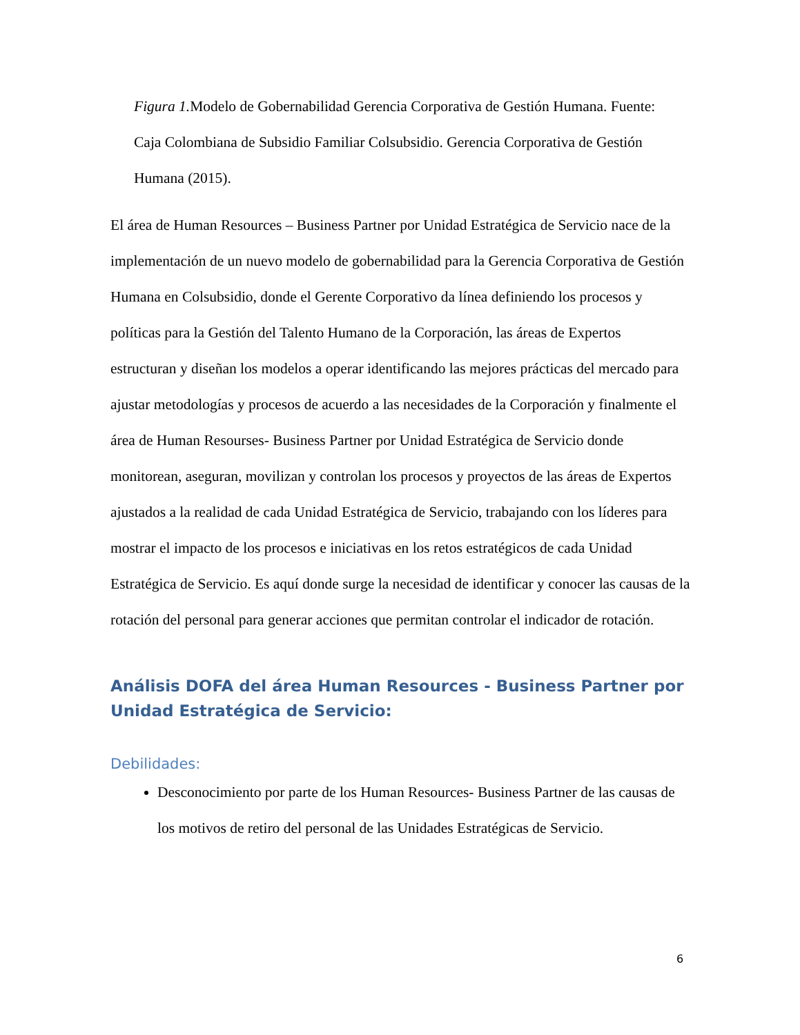Figura 1. Modelo de Gobernabilidad Gerencia Corporativa de Gestión Humana. Fuente: Caja Colombiana de Subsidio Familiar Colsubsidio. Gerencia Corporativa de Gestión Humana (2015).
El área de Human Resources – Business Partner por Unidad Estratégica de Servicio nace de la implementación de un nuevo modelo de gobernabilidad para la Gerencia Corporativa de Gestión Humana en Colsubsidio, donde el Gerente Corporativo da línea definiendo los procesos y políticas para la Gestión del Talento Humano de la Corporación, las áreas de Expertos estructuran y diseñan los modelos a operar identificando las mejores prácticas del mercado para ajustar metodologías y procesos de acuerdo a las necesidades de la Corporación y finalmente el área de Human Resourses- Business Partner por Unidad Estratégica de Servicio donde monitorean, aseguran, movilizan y controlan los procesos y proyectos de las áreas de Expertos ajustados a la realidad de cada Unidad Estratégica de Servicio, trabajando con los líderes para mostrar el impacto de los procesos e iniciativas en los retos estratégicos de cada Unidad Estratégica de Servicio. Es aquí donde surge la necesidad de identificar y conocer las causas de la rotación del personal para generar acciones que permitan controlar el indicador de rotación.
Análisis DOFA del área Human Resources - Business Partner por Unidad Estratégica de Servicio:
Debilidades:
Desconocimiento por parte de los Human Resources- Business Partner de las causas de los motivos de retiro del personal de las Unidades Estratégicas de Servicio.
6